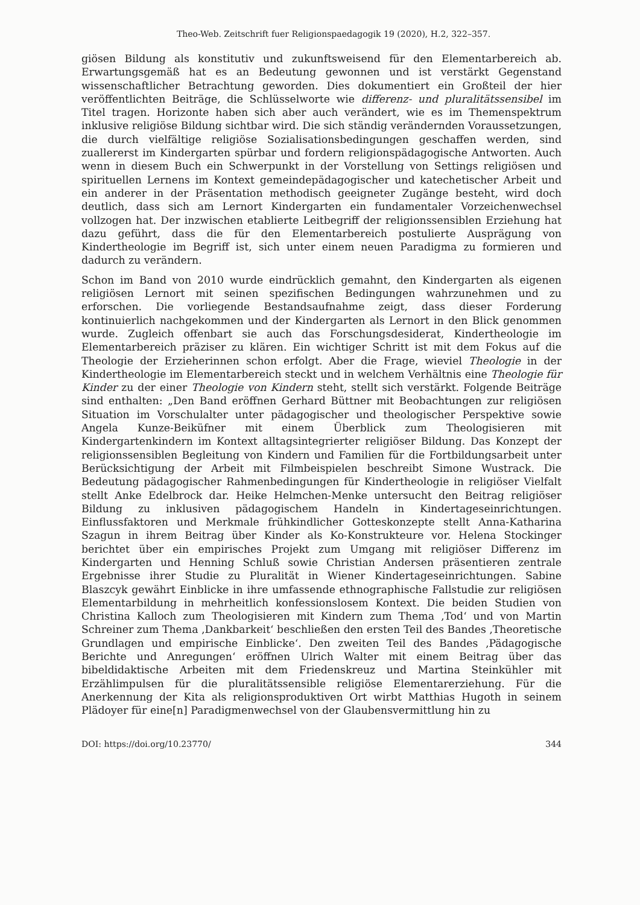Theo-Web. Zeitschrift fuer Religionspaedagogik 19 (2020), H.2, 322–357.
giösen Bildung als konstitutiv und zukunftsweisend für den Elementarbereich ab. Erwartungsgemäß hat es an Bedeutung gewonnen und ist verstärkt Gegenstand wissenschaftlicher Betrachtung geworden. Dies dokumentiert ein Großteil der hier veröffentlichten Beiträge, die Schlüsselworte wie differenz- und pluralitätssensibel im Titel tragen. Horizonte haben sich aber auch verändert, wie es im Themenspektrum inklusive religiöse Bildung sichtbar wird. Die sich ständig verändernden Voraussetzungen, die durch vielfältige religiöse Sozialisationsbedingungen geschaffen werden, sind zuallererst im Kindergarten spürbar und fordern religionspädagogische Antworten. Auch wenn in diesem Buch ein Schwerpunkt in der Vorstellung von Settings religiösen und spirituellen Lernens im Kontext gemeindepädagogischer und katechetischer Arbeit und ein anderer in der Präsentation methodisch geeigneter Zugänge besteht, wird doch deutlich, dass sich am Lernort Kindergarten ein fundamentaler Vorzeichenwechsel vollzogen hat. Der inzwischen etablierte Leitbegriff der religionssensiblen Erziehung hat dazu geführt, dass die für den Elementarbereich postulierte Ausprägung von Kindertheologie im Begriff ist, sich unter einem neuen Paradigma zu formieren und dadurch zu verändern.
Schon im Band von 2010 wurde eindrücklich gemahnt, den Kindergarten als eigenen religiösen Lernort mit seinen spezifischen Bedingungen wahrzunehmen und zu erforschen. Die vorliegende Bestandsaufnahme zeigt, dass dieser Forderung kontinuierlich nachgekommen und der Kindergarten als Lernort in den Blick genommen wurde. Zugleich offenbart sie auch das Forschungsdesiderat, Kindertheologie im Elementarbereich präziser zu klären. Ein wichtiger Schritt ist mit dem Fokus auf die Theologie der Erzieherinnen schon erfolgt. Aber die Frage, wieviel Theologie in der Kindertheologie im Elementarbereich steckt und in welchem Verhältnis eine Theologie für Kinder zu der einer Theologie von Kindern steht, stellt sich verstärkt. Folgende Beiträge sind enthalten: „Den Band eröffnen Gerhard Büttner mit Beobachtungen zur religiösen Situation im Vorschulalter unter pädagogischer und theologischer Perspektive sowie Angela Kunze-Beiküfner mit einem Überblick zum Theologisieren mit Kindergartenkindern im Kontext alltagsintegrierter religiöser Bildung. Das Konzept der religionssensiblen Begleitung von Kindern und Familien für die Fortbildungsarbeit unter Berücksichtigung der Arbeit mit Filmbeispielen beschreibt Simone Wustrack. Die Bedeutung pädagogischer Rahmenbedingungen für Kindertheologie in religiöser Vielfalt stellt Anke Edelbrock dar. Heike Helmchen-Menke untersucht den Beitrag religiöser Bildung zu inklusiven pädagogischem Handeln in Kindertageseinrichtungen. Einflussfaktoren und Merkmale frühkindlicher Gotteskonzepte stellt Anna-Katharina Szagun in ihrem Beitrag über Kinder als Ko-Konstrukteure vor. Helena Stockinger berichtet über ein empirisches Projekt zum Umgang mit religiöser Differenz im Kindergarten und Henning Schluß sowie Christian Andersen präsentieren zentrale Ergebnisse ihrer Studie zu Pluralität in Wiener Kindertageseinrichtungen. Sabine Blaszcyk gewährt Einblicke in ihre umfassende ethnographische Fallstudie zur religiösen Elementarbildung in mehrheitlich konfessionslosem Kontext. Die beiden Studien von Christina Kalloch zum Theologisieren mit Kindern zum Thema ‚Tod‘ und von Martin Schreiner zum Thema ‚Dankbarkeit‘ beschließen den ersten Teil des Bandes ‚Theoretische Grundlagen und empirische Einblicke‘. Den zweiten Teil des Bandes ‚Pädagogische Berichte und Anregungen‘ eröffnen Ulrich Walter mit einem Beitrag über das bibeldidaktische Arbeiten mit dem Friedenskreuz und Martina Steinkühler mit Erzählimpulsen für die pluralitätssensible religiöse Elementarerziehung. Für die Anerkennung der Kita als religionsproduktiven Ort wirbt Matthias Hugoth in seinem Plädoyer für eine[n] Paradigmenwechsel von der Glaubensvermittlung hin zu
DOI: https://doi.org/10.23770/ 344